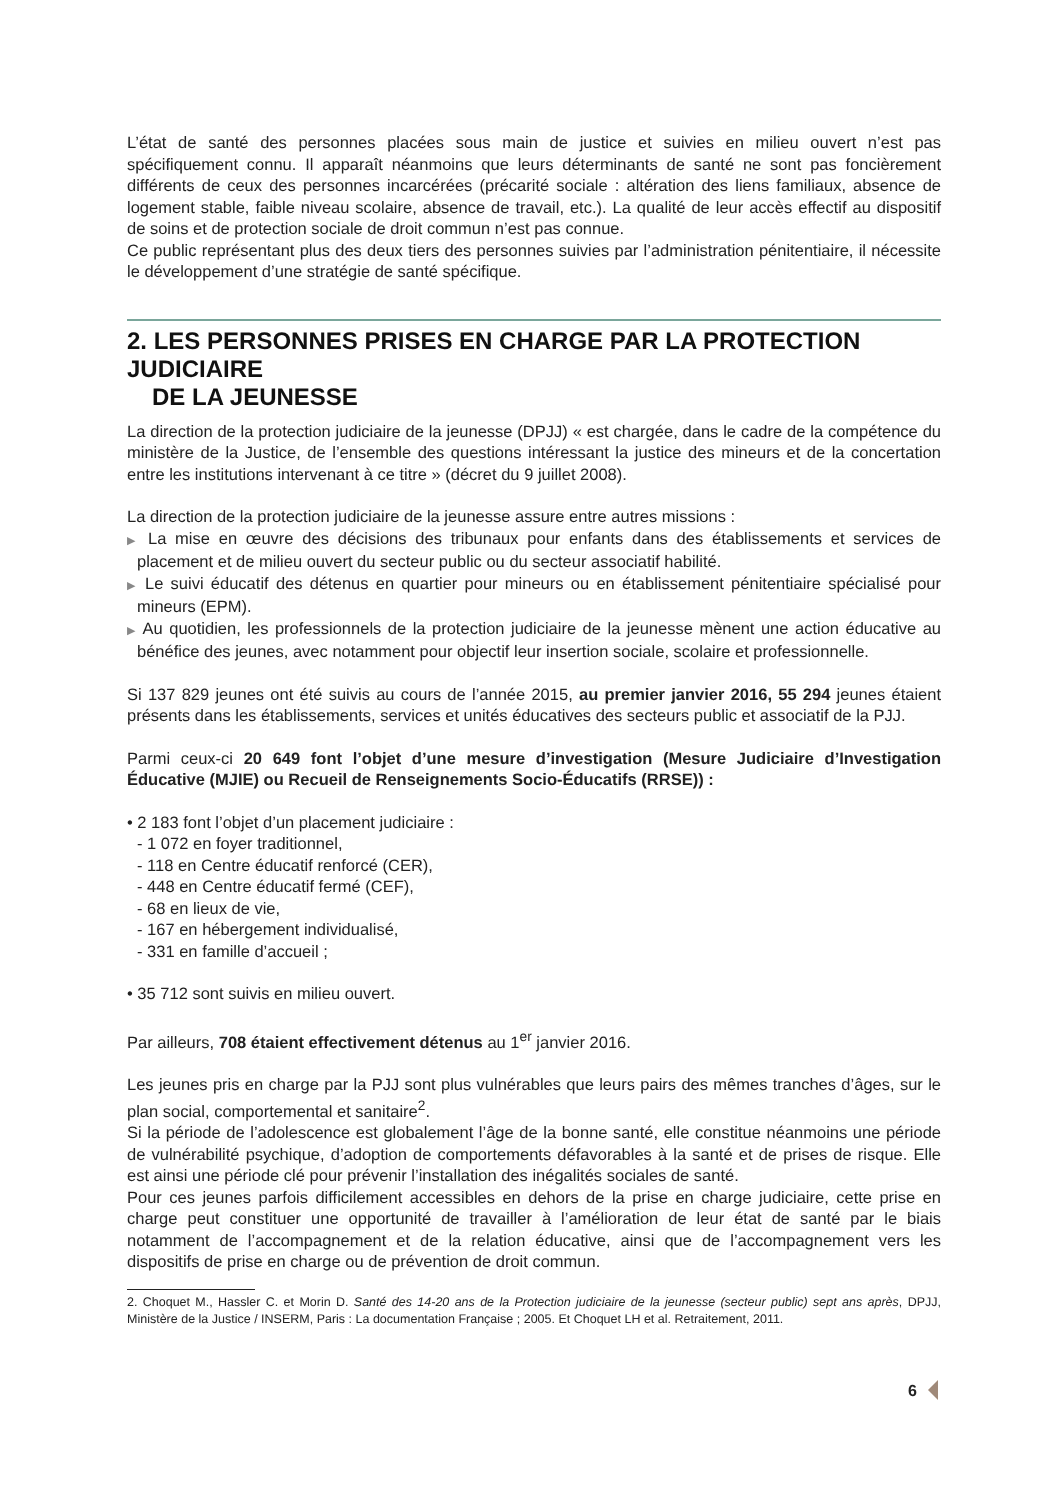L’état de santé des personnes placées sous main de justice et suivies en milieu ouvert n’est pas spécifiquement connu. Il apparaît néanmoins que leurs déterminants de santé ne sont pas foncièrement différents de ceux des personnes incarcérées (précarité sociale : altération des liens familiaux, absence de logement stable, faible niveau scolaire, absence de travail, etc.). La qualité de leur accès effectif au dispositif de soins et de protection sociale de droit commun n’est pas connue.
Ce public représentant plus des deux tiers des personnes suivies par l’administration pénitentiaire, il nécessite le développement d’une stratégie de santé spécifique.
2. LES PERSONNES PRISES EN CHARGE PAR LA PROTECTION JUDICIAIRE
DE LA JEUNESSE
La direction de la protection judiciaire de la jeunesse (DPJJ) « est chargée, dans le cadre de la compétence du ministère de la Justice, de l’ensemble des questions intéressant la justice des mineurs et de la concertation entre les institutions intervenant à ce titre » (décret du 9 juillet 2008).
La direction de la protection judiciaire de la jeunesse assure entre autres missions :
▶ La mise en œuvre des décisions des tribunaux pour enfants dans des établissements et services de placement et de milieu ouvert du secteur public ou du secteur associatif habilité.
▶ Le suivi éducatif des détenus en quartier pour mineurs ou en établissement pénitentiaire spécialisé pour mineurs (EPM).
▶ Au quotidien, les professionnels de la protection judiciaire de la jeunesse mènent une action éducative au bénéfice des jeunes, avec notamment pour objectif leur insertion sociale, scolaire et professionnelle.
Si 137 829 jeunes ont été suivis au cours de l’année 2015, au premier janvier 2016, 55 294 jeunes étaient présents dans les établissements, services et unités éducatives des secteurs public et associatif de la PJJ.
Parmi ceux-ci 20 649 font l’objet d’une mesure d’investigation (Mesure Judiciaire d’Investigation Éducative (MJIE) ou Recueil de Renseignements Socio-Éducatifs (RRSE)) :
• 2 183 font l’objet d’un placement judiciaire :
- 1 072 en foyer traditionnel,
- 118 en Centre éducatif renforcé (CER),
- 448 en Centre éducatif fermé (CEF),
- 68 en lieux de vie,
- 167 en hébergement individualisé,
- 331 en famille d’accueil ;
• 35 712 sont suivis en milieu ouvert.
Par ailleurs, 708 étaient effectivement détenus au 1<sup>er</sup> janvier 2016.
Les jeunes pris en charge par la PJJ sont plus vulnérables que leurs pairs des mêmes tranches d’âges, sur le plan social, comportemental et sanitaire<sup>2</sup>.
Si la période de l’adolescence est globalement l’âge de la bonne santé, elle constitue néanmoins une période de vulnérabilité psychique, d’adoption de comportements défavorables à la santé et de prises de risque. Elle est ainsi une période clé pour prévenir l’installation des inégalités sociales de santé.
Pour ces jeunes parfois difficilement accessibles en dehors de la prise en charge judiciaire, cette prise en charge peut constituer une opportunité de travailler à l’amélioration de leur état de santé par le biais notamment de l’accompagnement et de la relation éducative, ainsi que de l’accompagnement vers les dispositifs de prise en charge ou de prévention de droit commun.
2. Choquet M., Hassler C. et Morin D. Santé des 14-20 ans de la Protection judiciaire de la jeunesse (secteur public) sept ans après, DPJJ, Ministère de la Justice / INSERM, Paris : La documentation Française ; 2005. Et Choquet LH et al. Retraitement, 2011.
6